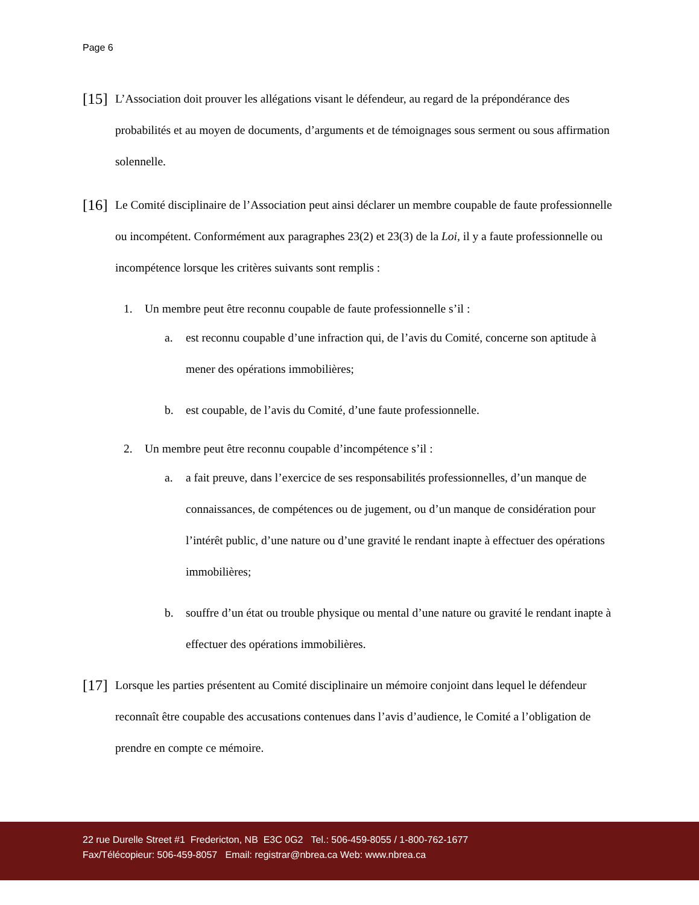Page 6
[15]
L’Association doit prouver les allégations visant le défendeur, au regard de la prépondérance des probabilités et au moyen de documents, d’arguments et de témoignages sous serment ou sous affirmation solennelle.
[16]
Le Comité disciplinaire de l’Association peut ainsi déclarer un membre coupable de faute professionnelle ou incompétent. Conformément aux paragraphes 23(2) et 23(3) de la Loi, il y a faute professionnelle ou incompétence lorsque les critères suivants sont remplis :
1. Un membre peut être reconnu coupable de faute professionnelle s’il :
a. est reconnu coupable d’une infraction qui, de l’avis du Comité, concerne son aptitude à mener des opérations immobilières;
b. est coupable, de l’avis du Comité, d’une faute professionnelle.
2. Un membre peut être reconnu coupable d’incompétence s’il :
a. a fait preuve, dans l’exercice de ses responsabilités professionnelles, d’un manque de connaissances, de compétences ou de jugement, ou d’un manque de considération pour l’intérêt public, d’une nature ou d’une gravité le rendant inapte à effectuer des opérations immobilières;
b. souffre d’un état ou trouble physique ou mental d’une nature ou gravité le rendant inapte à effectuer des opérations immobilières.
[17]
Lorsque les parties présentent au Comité disciplinaire un mémoire conjoint dans lequel le défendeur reconnaît être coupable des accusations contenues dans l’avis d’audience, le Comité a l’obligation de prendre en compte ce mémoire.
22 rue Durelle Street #1 Fredericton, NB E3C 0G2 Tel.: 506-459-8055 / 1-800-762-1677
Fax/Télécopieur: 506-459-8057 Email: registrar@nbrea.ca Web: www.nbrea.ca